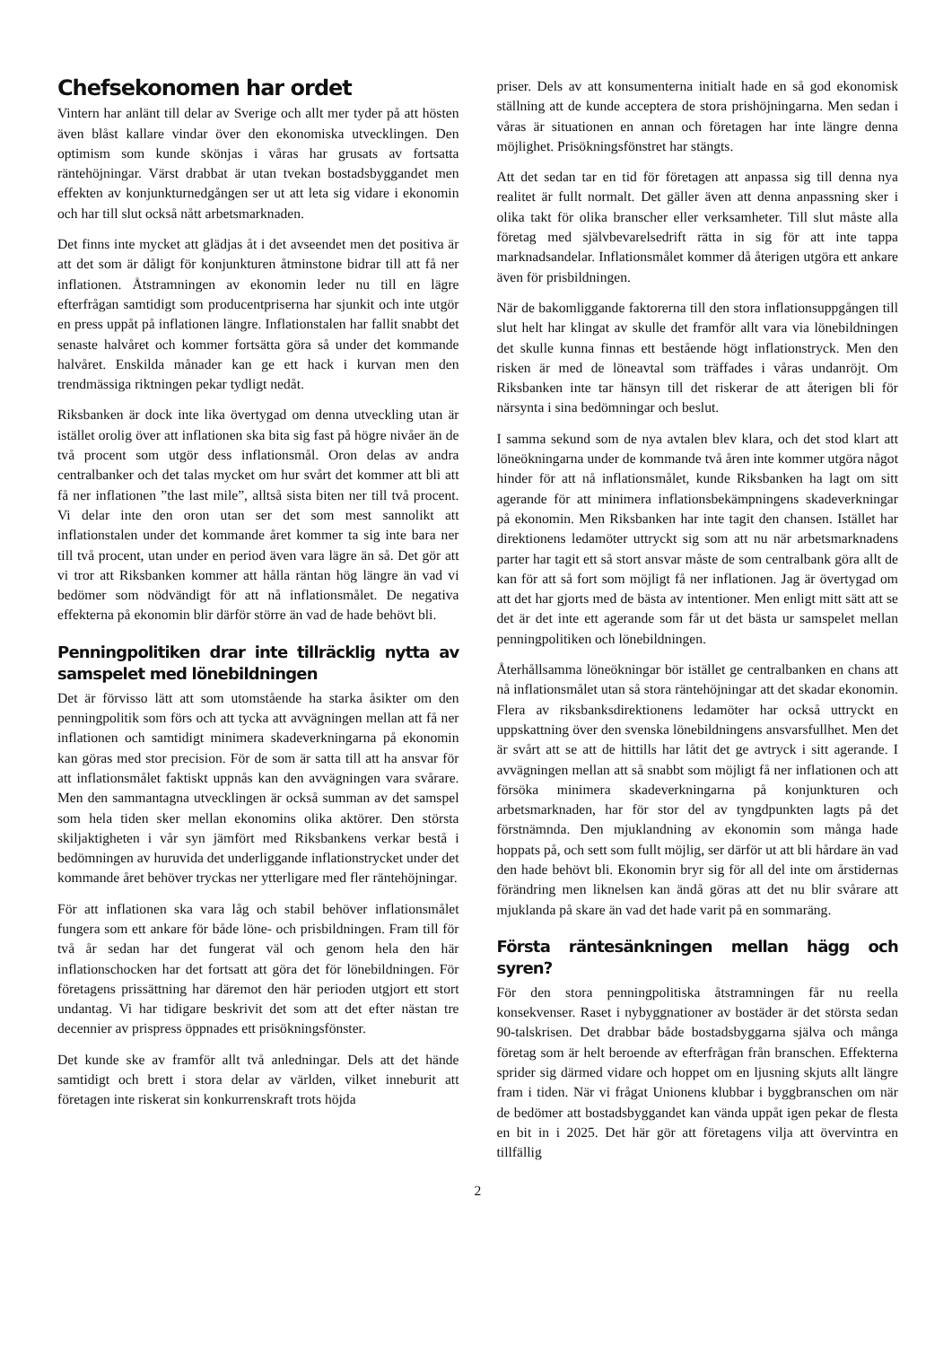Chefsekonomen har ordet
Vintern har anlänt till delar av Sverige och allt mer tyder på att hösten även blåst kallare vindar över den ekonomiska utvecklingen. Den optimism som kunde skönjas i våras har grusats av fortsatta räntehöjningar. Värst drabbat är utan tvekan bostadsbyggandet men effekten av konjunkturnedgången ser ut att leta sig vidare i ekonomin och har till slut också nått arbetsmarknaden.
Det finns inte mycket att glädjas åt i det avseendet men det positiva är att det som är dåligt för konjunkturen åtminstone bidrar till att få ner inflationen. Åtstramningen av ekonomin leder nu till en lägre efterfrågan samtidigt som producentpriserna har sjunkit och inte utgör en press uppåt på inflationen längre. Inflationstalen har fallit snabbt det senaste halvåret och kommer fortsätta göra så under det kommande halvåret. Enskilda månader kan ge ett hack i kurvan men den trendmässiga riktningen pekar tydligt nedåt.
Riksbanken är dock inte lika övertygad om denna utveckling utan är istället orolig över att inflationen ska bita sig fast på högre nivåer än de två procent som utgör dess inflationsmål. Oron delas av andra centralbanker och det talas mycket om hur svårt det kommer att bli att få ner inflationen ”the last mile”, alltså sista biten ner till två procent. Vi delar inte den oron utan ser det som mest sannolikt att inflationstalen under det kommande året kommer ta sig inte bara ner till två procent, utan under en period även vara lägre än så. Det gör att vi tror att Riksbanken kommer att hålla räntan hög längre än vad vi bedömer som nödvändigt för att nå inflationsmålet. De negativa effekterna på ekonomin blir därför större än vad de hade behövt bli.
Penningpolitiken drar inte tillräcklig nytta av samspelet med lönebildningen
Det är förvisso lätt att som utomstående ha starka åsikter om den penningpolitik som förs och att tycka att avvägningen mellan att få ner inflationen och samtidigt minimera skadeverkningarna på ekonomin kan göras med stor precision. För de som är satta till att ha ansvar för att inflationsmålet faktiskt uppnås kan den avvägningen vara svårare. Men den sammantagna utvecklingen är också summan av det samspel som hela tiden sker mellan ekonomins olika aktörer. Den största skiljaktigheten i vår syn jämfört med Riksbankens verkar bestå i bedömningen av huruvida det underliggande inflationstrycket under det kommande året behöver tryckas ner ytterligare med fler räntehöjningar.
För att inflationen ska vara låg och stabil behöver inflationsmålet fungera som ett ankare för både löne- och prisbildningen. Fram till för två år sedan har det fungerat väl och genom hela den här inflationschocken har det fortsatt att göra det för lönebildningen. För företagens prissättning har däremot den här perioden utgjort ett stort undantag. Vi har tidigare beskrivit det som att det efter nästan tre decennier av prispress öppnades ett prisökningsfönster.
Det kunde ske av framför allt två anledningar. Dels att det hände samtidigt och brett i stora delar av världen, vilket inneburit att företagen inte riskerat sin konkurrenskraft trots höjda
priser. Dels av att konsumenterna initialt hade en så god ekonomisk ställning att de kunde acceptera de stora prishöjningarna. Men sedan i våras är situationen en annan och företagen har inte längre denna möjlighet. Prisökningsfönstret har stängts.
Att det sedan tar en tid för företagen att anpassa sig till denna nya realitet är fullt normalt. Det gäller även att denna anpassning sker i olika takt för olika branscher eller verksamheter. Till slut måste alla företag med självbevarelsedrift rätta in sig för att inte tappa marknadsandelar. Inflationsmålet kommer då återigen utgöra ett ankare även för prisbildningen.
När de bakomliggande faktorerna till den stora inflationsuppgången till slut helt har klingat av skulle det framför allt vara via lönebildningen det skulle kunna finnas ett bestående högt inflationstryck. Men den risken är med de löneavtal som träffades i våras undanröjt. Om Riksbanken inte tar hänsyn till det riskerar de att återigen bli för närsynta i sina bedömningar och beslut.
I samma sekund som de nya avtalen blev klara, och det stod klart att löneökningarna under de kommande två åren inte kommer utgöra något hinder för att nå inflationsmålet, kunde Riksbanken ha lagt om sitt agerande för att minimera inflationsbekämpningens skadeverkningar på ekonomin. Men Riksbanken har inte tagit den chansen. Istället har direktionens ledamöter uttryckt sig som att nu när arbetsmarknadens parter har tagit ett så stort ansvar måste de som centralbank göra allt de kan för att så fort som möjligt få ner inflationen. Jag är övertygad om att det har gjorts med de bästa av intentioner. Men enligt mitt sätt att se det är det inte ett agerande som får ut det bästa ur samspelet mellan penningpolitiken och lönebildningen.
Återhållsamma löneökningar bör istället ge centralbanken en chans att nå inflationsmålet utan så stora räntehöjningar att det skadar ekonomin. Flera av riksbanksdirektionens ledamöter har också uttryckt en uppskattning över den svenska lönebildningens ansvarsfullhet. Men det är svårt att se att de hittills har låtit det ge avtryck i sitt agerande. I avvägningen mellan att så snabbt som möjligt få ner inflationen och att försöka minimera skadeverkningarna på konjunkturen och arbetsmarknaden, har för stor del av tyngdpunkten lagts på det förstnämnda. Den mjuklandning av ekonomin som många hade hoppats på, och sett som fullt möjlig, ser därför ut att bli hårdare än vad den hade behövt bli. Ekonomin bryr sig för all del inte om årstidernas förändring men liknelsen kan ändå göras att det nu blir svårare att mjuklanda på skare än vad det hade varit på en sommaräng.
Första räntesänkningen mellan hägg och syren?
För den stora penningpolitiska åtstramningen får nu reella konsekvenser. Raset i nybyggnationer av bostäder är det största sedan 90-talskrisen. Det drabbar både bostadsbyggarna själva och många företag som är helt beroende av efterfrågan från branschen. Effekterna sprider sig därmed vidare och hoppet om en ljusning skjuts allt längre fram i tiden. När vi frågat Unionens klubbar i byggbranschen om när de bedömer att bostadsbyggandet kan vända uppåt igen pekar de flesta en bit in i 2025. Det här gör att företagens vilja att övervintra en tillfällig
2